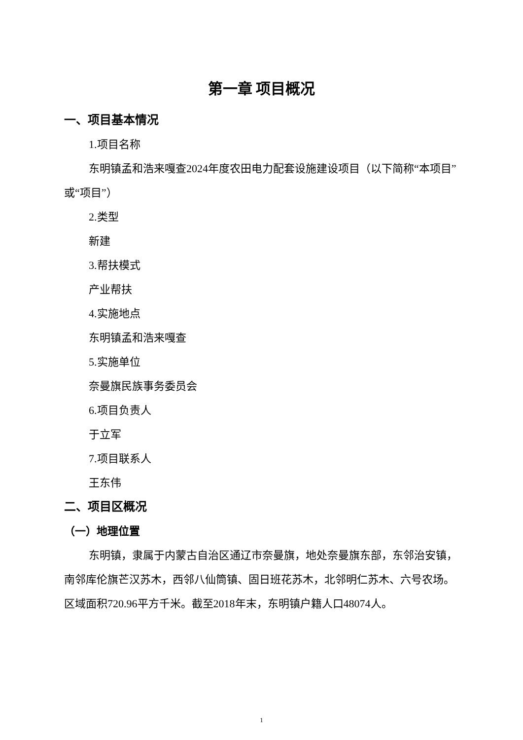第一章 项目概况
一、项目基本情况
1.项目名称
东明镇孟和浩来嘎查2024年度农田电力配套设施建设项目（以下简称“本项目”或“项目”）
2.类型
新建
3.帮扶模式
产业帮扶
4.实施地点
东明镇孟和浩来嘎查
5.实施单位
奈曼旗民族事务委员会
6.项目负责人
于立军
7.项目联系人
王东伟
二、项目区概况
（一）地理位置
东明镇，隶属于内蒙古自治区通辽市奈曼旗，地处奈曼旗东部，东邻治安镇，南邻库伦旗芒汉苏木，西邻八仙筒镇、固日班花苏木，北邻明仁苏木、六号农场。区域面积720.96平方千米。截至2018年末，东明镇户籍人口48074人。
1